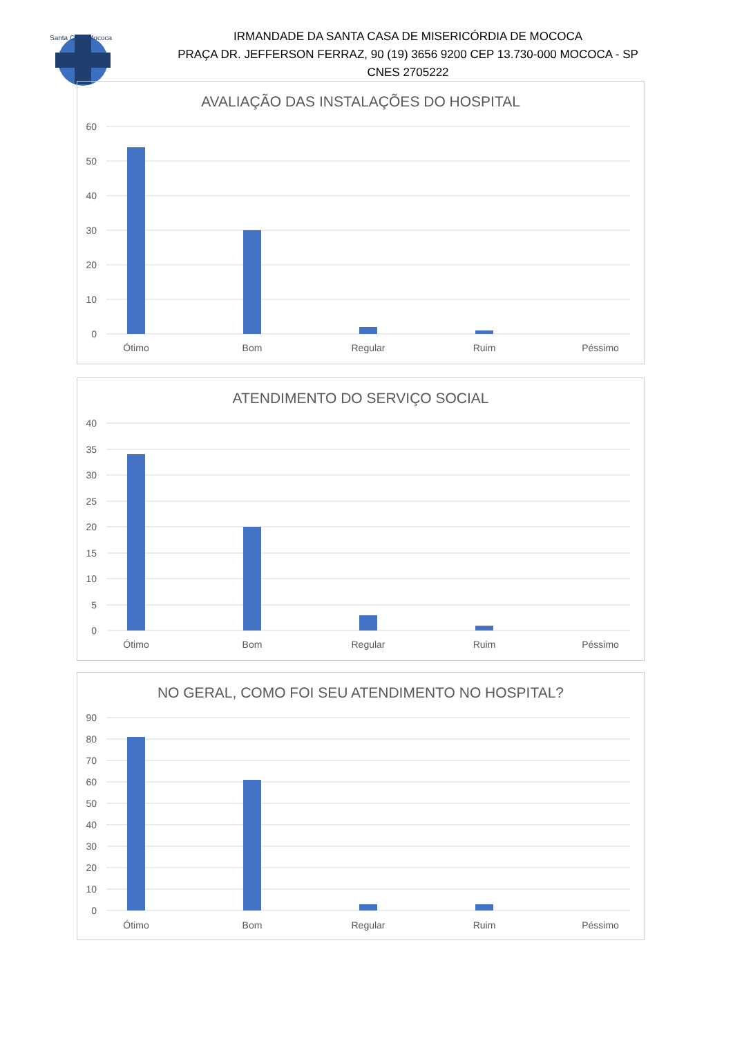Santa Casa Mococa
IRMANDADE DA SANTA CASA DE MISERICÓRDIA DE MOCOCA
PRAÇA DR. JEFFERSON FERRAZ, 90 (19) 3656 9200 CEP 13.730-000 MOCOCA - SP
CNES 2705222
AVALIAÇÃO DAS INSTALAÇÕES DO HOSPITAL
60
50
40
30
20
10
0
Ótimo
Bom
Regular
Ruim
Péssimo
ATENDIMENTO DO SERVIÇO SOCIAL
40
35
30
25
20
15
10
5
0
Ótimo
Bom
Regular
Ruim
Péssimo
NO GERAL, COMO FOI SEU ATENDIMENTO NO HOSPITAL?
90
80
70
60
50
40
30
20
10
0
Ótimo
Bom
Regular
Ruim
Péssimo